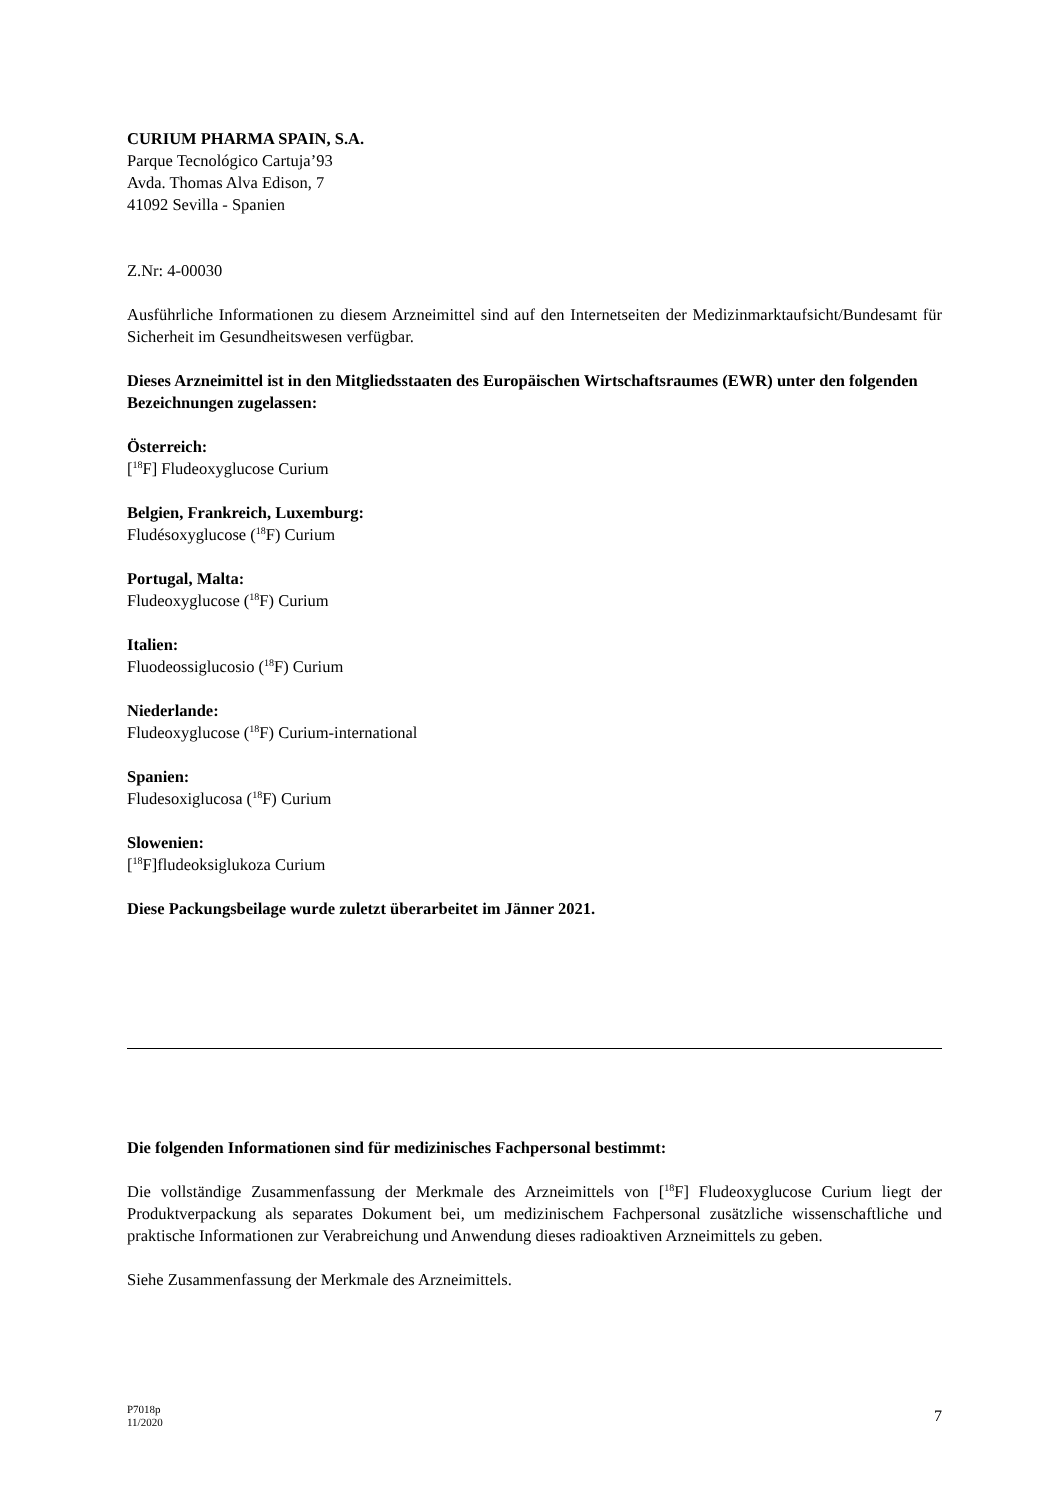CURIUM PHARMA SPAIN, S.A.
Parque Tecnológico Cartuja’93
Avda. Thomas Alva Edison, 7
41092 Sevilla - Spanien
Z.Nr: 4-00030
Ausführliche Informationen zu diesem Arzneimittel sind auf den Internetseiten der Medizinmarktaufsicht/Bundesamt für Sicherheit im Gesundheitswesen verfügbar.
Dieses Arzneimittel ist in den Mitgliedsstaaten des Europäischen Wirtschaftsraumes (EWR) unter den folgenden Bezeichnungen zugelassen:
Österreich:
[<sup>18</sup>F] Fludeoxyglucose Curium
Belgien, Frankreich, Luxemburg:
Fludésoxyglucose (<sup>18</sup>F) Curium
Portugal, Malta:
Fludeoxyglucose (<sup>18</sup>F) Curium
Italien:
Fluodeossiglucosio (<sup>18</sup>F) Curium
Niederlande:
Fludeoxyglucose (<sup>18</sup>F) Curium-international
Spanien:
Fludesoxiglucosa (<sup>18</sup>F) Curium
Slowenien:
[<sup>18</sup>F]fludeoksiglukoza Curium
Diese Packungsbeilage wurde zuletzt überarbeitet im Jänner 2021.
Die folgenden Informationen sind für medizinisches Fachpersonal bestimmt:
Die vollständige Zusammenfassung der Merkmale des Arzneimittels von [<sup>18</sup>F] Fludeoxyglucose Curium liegt der Produktverpackung als separates Dokument bei, um medizinischem Fachpersonal zusätzliche wissenschaftliche und praktische Informationen zur Verabreichung und Anwendung dieses radioaktiven Arzneimittels zu geben.
Siehe Zusammenfassung der Merkmale des Arzneimittels.
P7018p
11/2020
7